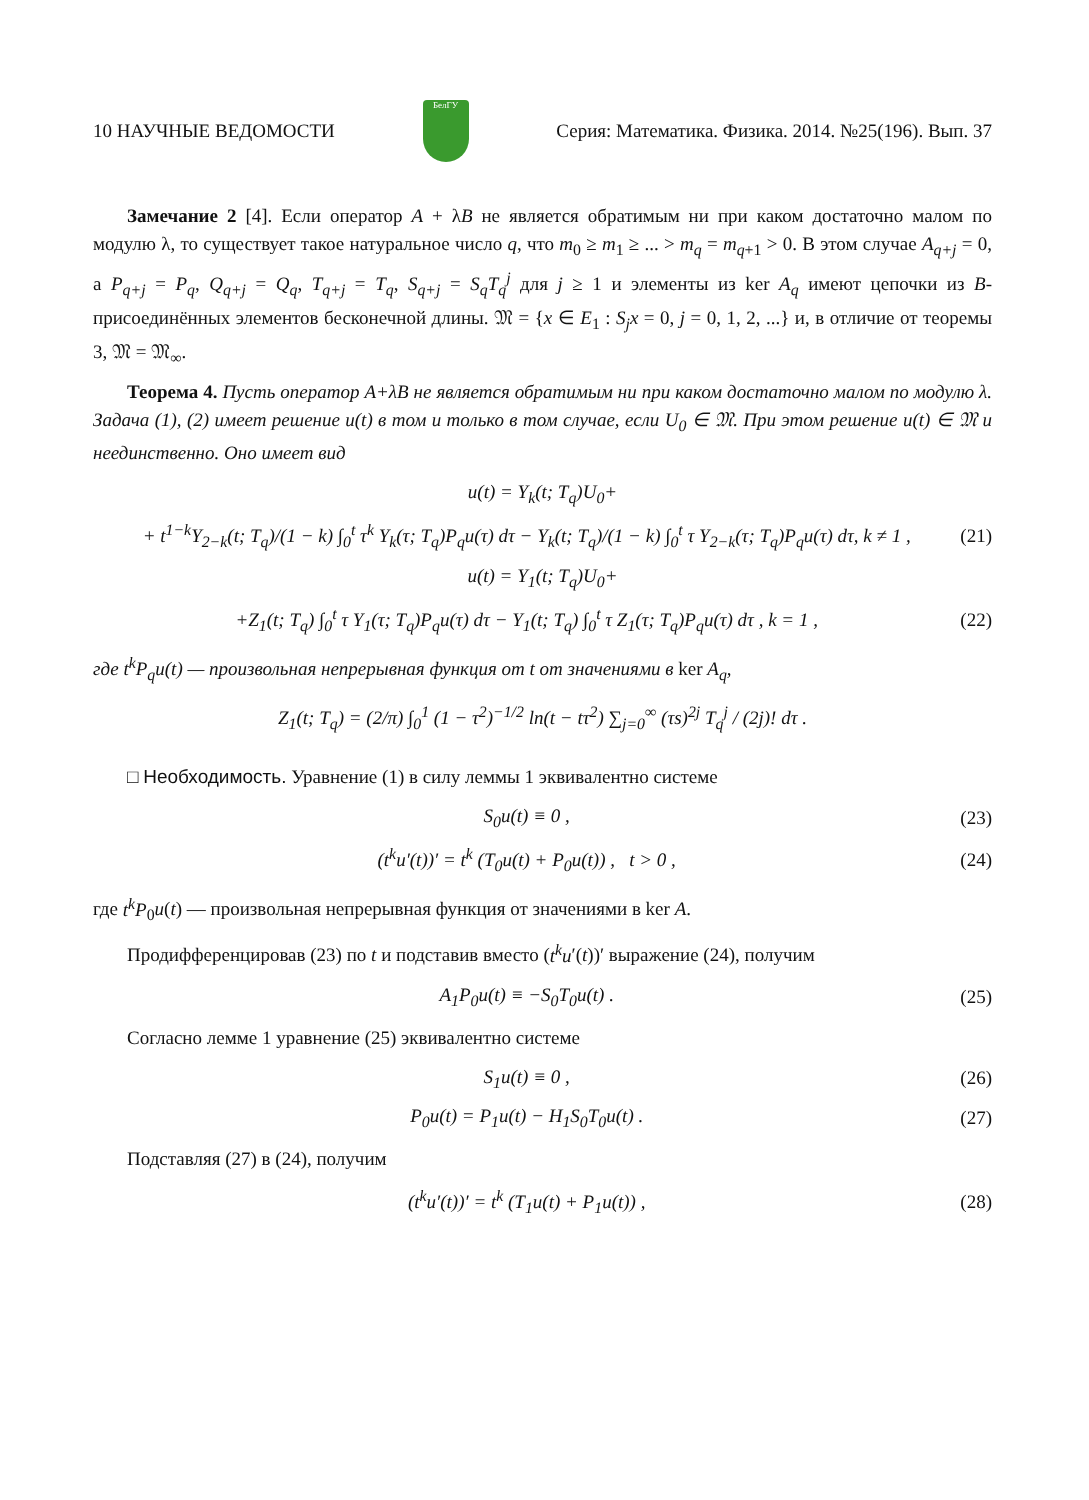10 НАУЧНЫЕ ВЕДОМОСТИ
БелГУ
Серия: Математика. Физика. 2014. №25(196). Вып. 37
Замечание 2 [4]. Если оператор A + λB не является обратимым ни при каком достаточно малом по модулю λ, то существует такое натуральное число q, что m<sub>0</sub> ≥ m<sub>1</sub> ≥ ... > m<sub>q</sub> = m<sub>q+1</sub> > 0. В этом случае A<sub>q+j</sub> = 0, а P<sub>q+j</sub> = P<sub>q</sub>, Q<sub>q+j</sub> = Q<sub>q</sub>, T<sub>q+j</sub> = T<sub>q</sub>, S<sub>q+j</sub> = S<sub>q</sub>T<sub>q</sub><sup>j</sup> для j ≥ 1 и элементы из ker A<sub>q</sub> имеют цепочки из B-присоединённых элементов бесконечной длины. 𝔐 = {x ∈ E<sub>1</sub> : S<sub>j</sub>x = 0, j = 0, 1, 2, ...} и, в отличие от теоремы 3, 𝔐 = 𝔐<sub>∞</sub>.
Теорема 4. Пусть оператор A+λB не является обратимым ни при каком достаточно малом по модулю λ. Задача (1), (2) имеет решение u(t) в том и только в том случае, если U<sub>0</sub> ∈ 𝔐. При этом решение u(t) ∈ 𝔐 и неединственно. Оно имеет вид
u(t) = Y<sub>k</sub>(t; T<sub>q</sub>)U<sub>0</sub>+
+ t<sup>1−k</sup>Y<sub>2−k</sub>(t; T<sub>q</sub>)/(1 − k) ∫<sub>0</sub><sup>t</sup> τ<sup>k</sup> Y<sub>k</sub>(τ; T<sub>q</sub>)P<sub>q</sub>u(τ) dτ − Y<sub>k</sub>(t; T<sub>q</sub>)/(1 − k) ∫<sub>0</sub><sup>t</sup> τ Y<sub>2−k</sub>(τ; T<sub>q</sub>)P<sub>q</sub>u(τ) dτ, k ≠ 1 , (21)
u(t) = Y<sub>1</sub>(t; T<sub>q</sub>)U<sub>0</sub>+
+Z<sub>1</sub>(t; T<sub>q</sub>) ∫<sub>0</sub><sup>t</sup> τ Y<sub>1</sub>(τ; T<sub>q</sub>)P<sub>q</sub>u(τ) dτ − Y<sub>1</sub>(t; T<sub>q</sub>) ∫<sub>0</sub><sup>t</sup> τ Z<sub>1</sub>(τ; T<sub>q</sub>)P<sub>q</sub>u(τ) dτ , k = 1 , (22)
где t<sup>k</sup>P<sub>q</sub>u(t) — произвольная непрерывная функция от t от значениями в ker A<sub>q</sub>,
Z<sub>1</sub>(t; T<sub>q</sub>) = (2/π) ∫<sub>0</sub><sup>1</sup> (1 − τ<sup>2</sup>)<sup>−1/2</sup> ln(t − tτ<sup>2</sup>) ∑<sub>j=0</sub><sup>∞</sup> (τs)<sup>2j</sup> T<sub>q</sub><sup>j</sup> / (2j)! dτ .
□ Необходимость. Уравнение (1) в силу леммы 1 эквивалентно системе
S<sub>0</sub>u(t) ≡ 0 , (23)
(t<sup>k</sup>u′(t))′ = t<sup>k</sup> (T<sub>0</sub>u(t) + P<sub>0</sub>u(t)) , t > 0 , (24)
где t<sup>k</sup>P<sub>0</sub>u(t) — произвольная непрерывная функция от значениями в ker A.
Продифференцировав (23) по t и подставив вместо (t<sup>k</sup>u′(t))′ выражение (24), получим
A<sub>1</sub>P<sub>0</sub>u(t) ≡ −S<sub>0</sub>T<sub>0</sub>u(t) . (25)
Согласно лемме 1 уравнение (25) эквивалентно системе
S<sub>1</sub>u(t) ≡ 0 , (26)
P<sub>0</sub>u(t) = P<sub>1</sub>u(t) − H<sub>1</sub>S<sub>0</sub>T<sub>0</sub>u(t) . (27)
Подставляя (27) в (24), получим
(t<sup>k</sup>u′(t))′ = t<sup>k</sup> (T<sub>1</sub>u(t) + P<sub>1</sub>u(t)) , (28)